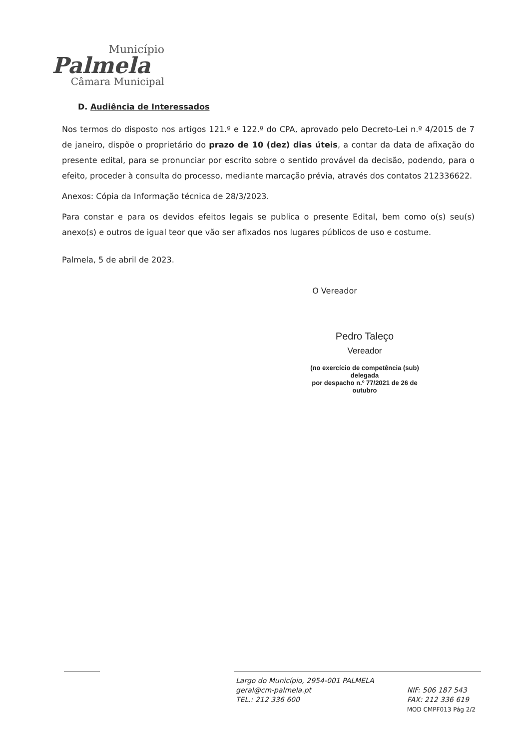Município
Palmela
Câmara Municipal
D. Audiência de Interessados
Nos termos do disposto nos artigos 121.º e 122.º do CPA, aprovado pelo Decreto-Lei n.º 4/2015 de 7 de janeiro, dispõe o proprietário do prazo de 10 (dez) dias úteis, a contar da data de afixação do presente edital, para se pronunciar por escrito sobre o sentido provável da decisão, podendo, para o efeito, proceder à consulta do processo, mediante marcação prévia, através dos contatos 212336622.
Anexos: Cópia da Informação técnica de 28/3/2023.
Para constar e para os devidos efeitos legais se publica o presente Edital, bem como o(s) seu(s) anexo(s) e outros de igual teor que vão ser afixados nos lugares públicos de uso e costume.
Palmela, 5 de abril de 2023.
O Vereador
Pedro Taleço
Vereador
(no exercício de competência (sub) delegada
por despacho n.º 77/2021 de 26 de outubro
Largo do Município, 2954-001 PALMELA
geral@cm-palmela.pt
TEL.: 212 336 600
NIF: 506 187 543
FAX: 212 336 619
MOD CMPF013 Pág 2/2